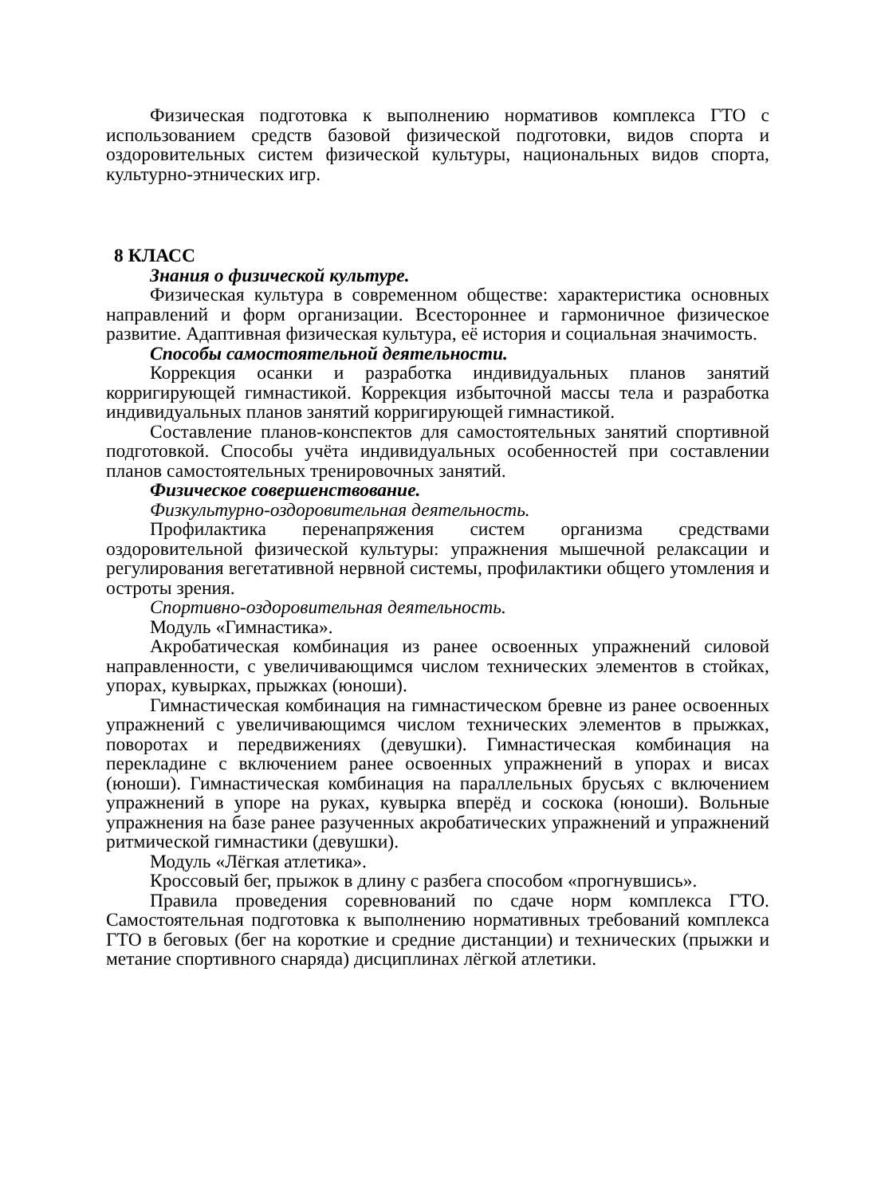Физическая подготовка к выполнению нормативов комплекса ГТО с использованием средств базовой физической подготовки, видов спорта и оздоровительных систем физической культуры, национальных видов спорта, культурно-этнических игр.
8 КЛАСС
Знания о физической культуре.
Физическая культура в современном обществе: характеристика основных направлений и форм организации. Всестороннее и гармоничное физическое развитие. Адаптивная физическая культура, её история и социальная значимость.
Способы самостоятельной деятельности.
Коррекция осанки и разработка индивидуальных планов занятий корригирующей гимнастикой. Коррекция избыточной массы тела и разработка индивидуальных планов занятий корригирующей гимнастикой.
Составление планов-конспектов для самостоятельных занятий спортивной подготовкой. Способы учёта индивидуальных особенностей при составлении планов самостоятельных тренировочных занятий.
Физическое совершенствование.
Физкультурно-оздоровительная деятельность.
Профилактика перенапряжения систем организма средствами оздоровительной физической культуры: упражнения мышечной релаксации и регулирования вегетативной нервной системы, профилактики общего утомления и остроты зрения.
Спортивно-оздоровительная деятельность.
Модуль «Гимнастика».
Акробатическая комбинация из ранее освоенных упражнений силовой направленности, с увеличивающимся числом технических элементов в стойках, упорах, кувырках, прыжках (юноши).
Гимнастическая комбинация на гимнастическом бревне из ранее освоенных упражнений с увеличивающимся числом технических элементов в прыжках, поворотах и передвижениях (девушки). Гимнастическая комбинация на перекладине с включением ранее освоенных упражнений в упорах и висах (юноши). Гимнастическая комбинация на параллельных брусьях с включением упражнений в упоре на руках, кувырка вперёд и соскока (юноши). Вольные упражнения на базе ранее разученных акробатических упражнений и упражнений ритмической гимнастики (девушки).
Модуль «Лёгкая атлетика».
Кроссовый бег, прыжок в длину с разбега способом «прогнувшись».
Правила проведения соревнований по сдаче норм комплекса ГТО. Самостоятельная подготовка к выполнению нормативных требований комплекса ГТО в беговых (бег на короткие и средние дистанции) и технических (прыжки и метание спортивного снаряда) дисциплинах лёгкой атлетики.